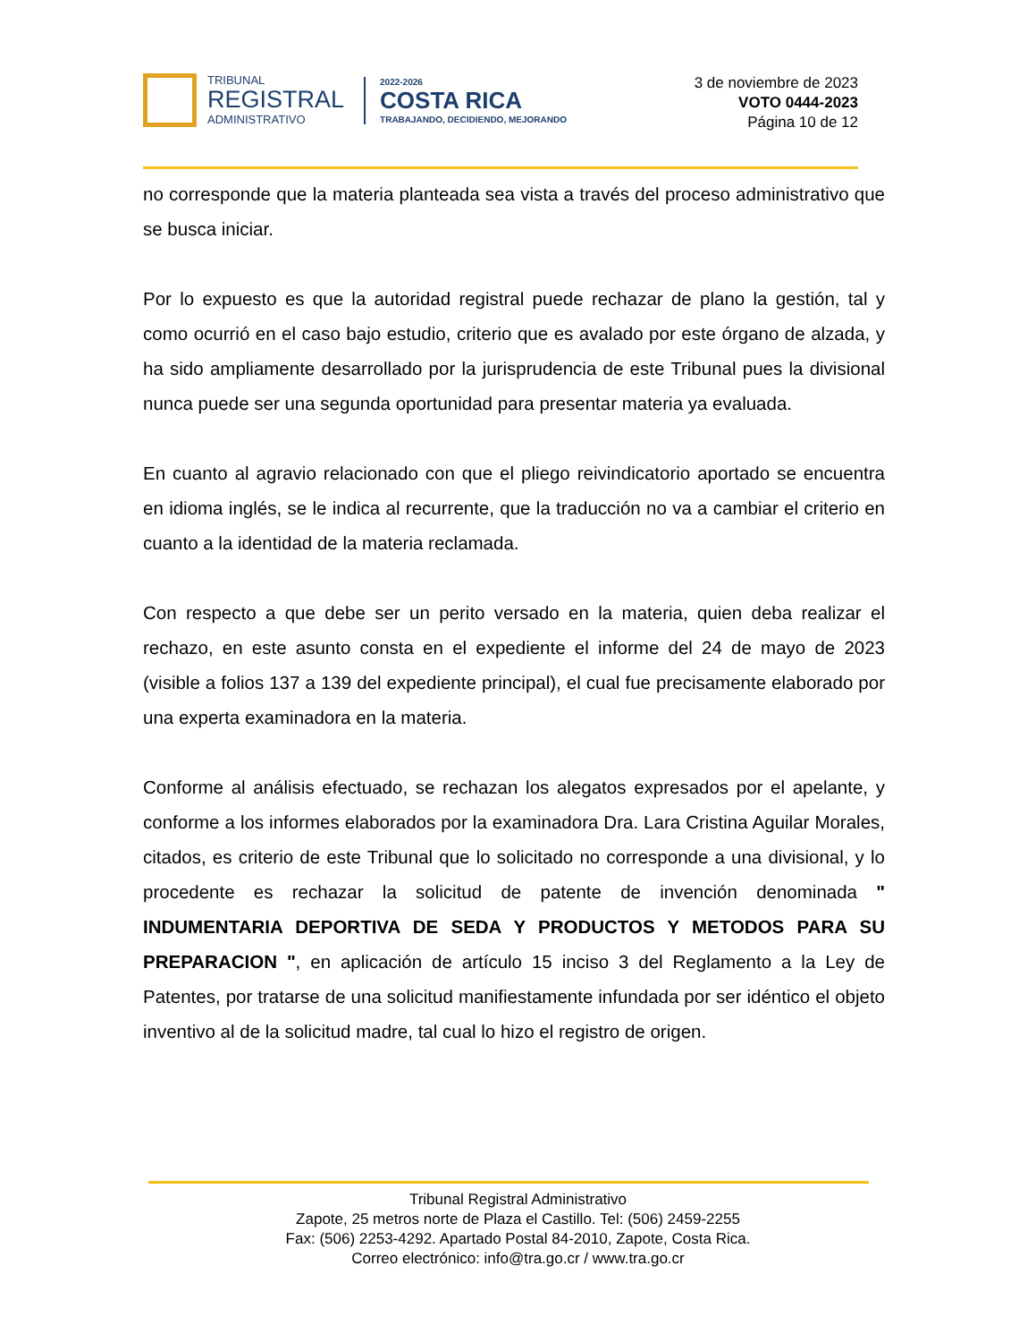TRIBUNAL
REGISTRAL
ADMINISTRATIVO
2022-2026
COSTA RICA
TRABAJANDO, DECIDIENDO, MEJORANDO
3 de noviembre de 2023
VOTO 0444-2023
Página 10 de 12
no corresponde que la materia planteada sea vista a través del proceso administrativo que se busca iniciar.
Por lo expuesto es que la autoridad registral puede rechazar de plano la gestión, tal y como ocurrió en el caso bajo estudio, criterio que es avalado por este órgano de alzada, y ha sido ampliamente desarrollado por la jurisprudencia de este Tribunal pues la divisional nunca puede ser una segunda oportunidad para presentar materia ya evaluada.
En cuanto al agravio relacionado con que el pliego reivindicatorio aportado se encuentra en idioma inglés, se le indica al recurrente, que la traducción no va a cambiar el criterio en cuanto a la identidad de la materia reclamada.
Con respecto a que debe ser un perito versado en la materia, quien deba realizar el rechazo, en este asunto consta en el expediente el informe del 24 de mayo de 2023 (visible a folios 137 a 139 del expediente principal), el cual fue precisamente elaborado por una experta examinadora en la materia.
Conforme al análisis efectuado, se rechazan los alegatos expresados por el apelante, y conforme a los informes elaborados por la examinadora Dra. Lara Cristina Aguilar Morales, citados, es criterio de este Tribunal que lo solicitado no corresponde a una divisional, y lo procedente es rechazar la solicitud de patente de invención denominada " INDUMENTARIA DEPORTIVA DE SEDA Y PRODUCTOS Y METODOS PARA SU PREPARACION ", en aplicación de artículo 15 inciso 3 del Reglamento a la Ley de Patentes, por tratarse de una solicitud manifiestamente infundada por ser idéntico el objeto inventivo al de la solicitud madre, tal cual lo hizo el registro de origen.
Tribunal Registral Administrativo
Zapote, 25 metros norte de Plaza el Castillo. Tel: (506) 2459-2255
Fax: (506) 2253-4292. Apartado Postal 84-2010, Zapote, Costa Rica.
Correo electrónico: info@tra.go.cr / www.tra.go.cr